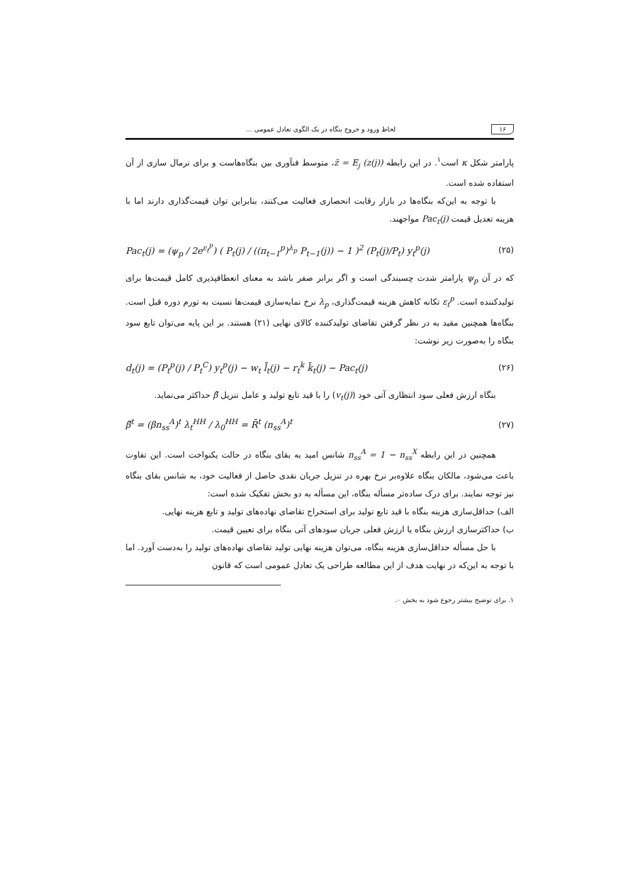۱۶ لحاظ ورود و خروج بنگاه در یک الگوی تعادل عمومی ...
پارامتر شکل κ است<sup>۱</sup>. در این رابطه z̃ = E<sub>j</sub> (z(j))، متوسط فنآوری بین بنگاه‌هاست و برای نرمال سازی از آن استفاده شده است.
با توجه به این‌که بنگاه‌ها در بازار رقابت انحصاری فعالیت می‌کنند، بنابراین توان قیمت‌گذاری دارند اما با هزینه تعدیل قیمت Pac<sub>t</sub>(j) مواجهند.
Pac<sub>t</sub>(j) = (ψ<sub>p</sub> / 2e<sup>ε<sub>t</sub><sup>p</sup></sup>) ( P<sub>t</sub>(j) / ((π<sub>t−1</sub><sup>p</sup>)<sup>λ<sub>p</sub></sup> P<sub>t−1</sub>(j)) − 1 )<sup>2</sup> (P<sub>t</sub>(j)/P<sub>t</sub>) y<sub>t</sub><sup>p</sup>(j) (۲۵)
که در آن ψ<sub>p</sub> پارامتر شدت چسبندگی است و اگر برابر صفر باشد به معنای انعطافپذیری کامل قیمت‌ها برای تولیدکننده است. ε<sub>t</sub><sup>p</sup> تکانه کاهش هزینه قیمت‌گذاری، λ<sub>p</sub> نرخ نمایه‌سازی قیمت‌ها نسبت به تورم دوره قبل است. بنگاه‌ها همچنین مقید به در نظر گرفتن تقاضای تولیدکننده کالای نهایی (۲۱) هستند. بر این پایه می‌توان تابع سود بنگاه را به‌صورت زیر نوشت:
d<sub>t</sub>(j) = (P<sub>t</sub><sup>p</sup>(j) / P<sub>t</sub><sup>C</sup>) y<sub>t</sub><sup>p</sup>(j) − w<sub>t</sub> l̄<sub>t</sub>(j) − r<sub>t</sub><sup>k</sup> k̄<sub>t</sub>(j) − Pac<sub>t</sub>(j) (۲۶)
بنگاه ارزش فعلی سود انتظاری آتی خود (v<sub>t</sub>(j)) را با قید تابع تولید و عامل تنزیل β̄ حداکثر می‌نماید.
β̄<sup>t</sup> = (βn<sub>ss</sub><sup>A</sup>)<sup>t</sup> λ<sub>t</sub><sup>HH</sup> / λ<sub>0</sub><sup>HH</sup> = R̄<sup>t</sup> (n<sub>ss</sub><sup>A</sup>)<sup>t</sup> (۲۷)
همچنین در این رابطه n<sub>ss</sub><sup>A</sup> = 1 − n<sub>ss</sub><sup>X</sup> شانس امید به بقای بنگاه در حالت یکنواخت است. این تفاوت باعث می‌شود، مالکان بنگاه علاوه‌بر نرخ بهره در تنزیل جریان نقدی حاصل از فعالیت خود، به شانس بقای بنگاه نیز توجه نمایند. برای درک ساده‌تر مسأله بنگاه، این مسأله به دو بخش تفکیک شده است:
الف) حداقل‌سازی هزینه بنگاه با قید تابع تولید برای استخراج تقاضای نهاده‌های تولید و تابع هزینه نهایی.
ب) حداکثرسازی ارزش بنگاه یا ارزش فعلی جریان سودهای آتی بنگاه برای تعیین قیمت.
با حل مسأله حداقل‌سازی هزینه بنگاه، می‌توان هزینه نهایی تولید تقاضای نهاده‌های تولید را به‌دست آورد. اما با توجه به این‌که در نهایت هدف از این مطالعه طراحی یک تعادل عمومی است که قانون
۱. برای توضیح بیشتر رجوع شود به بخش ۰.